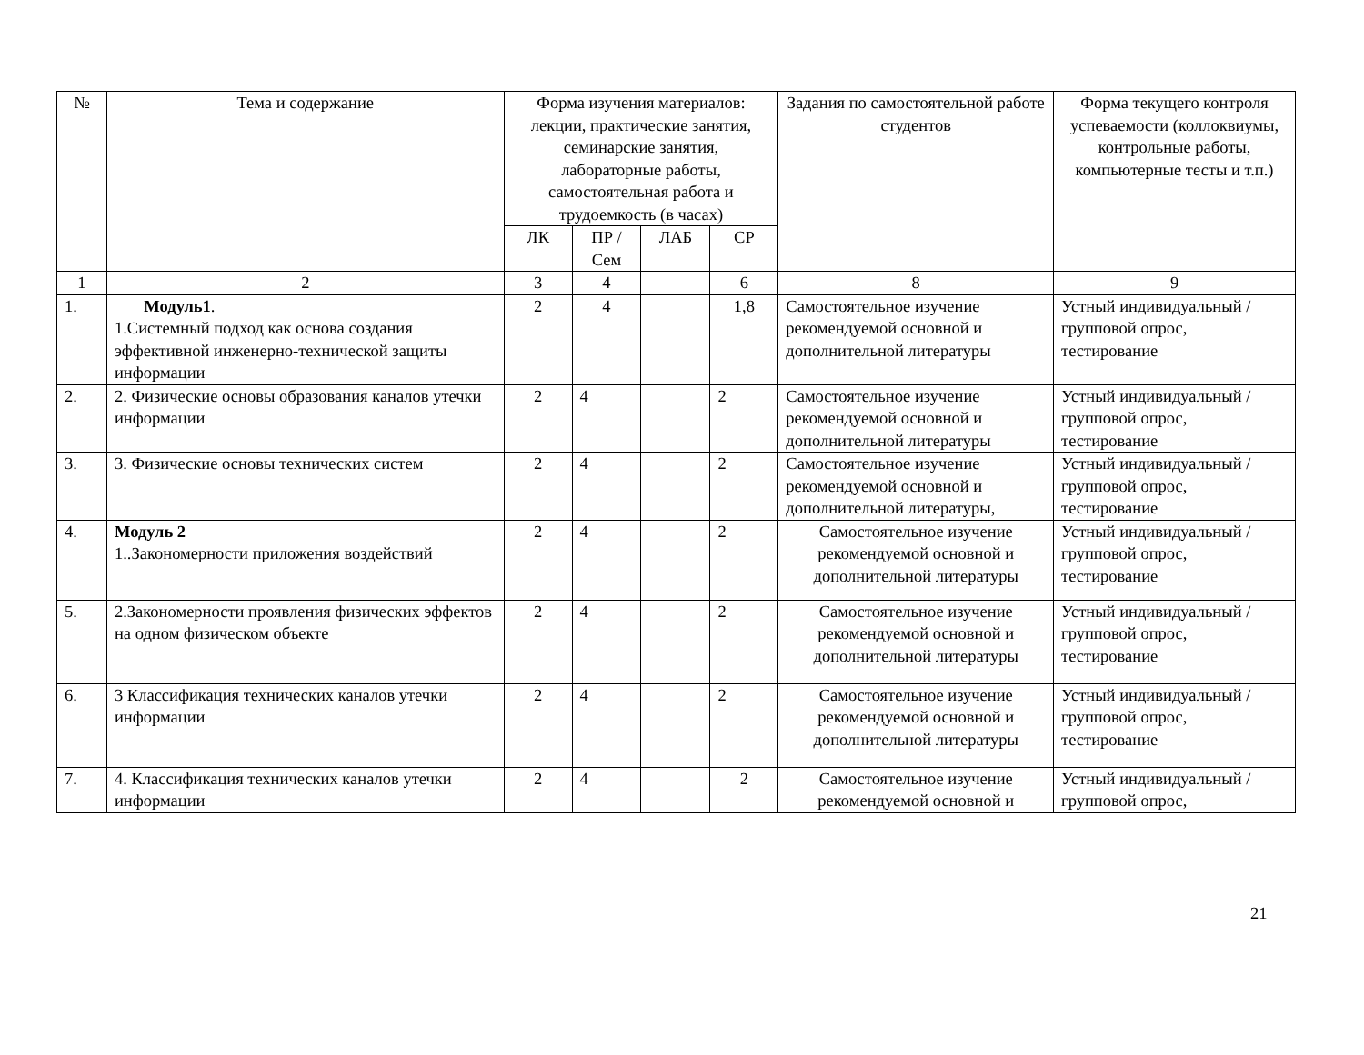| № | Тема и содержание | Форма изучения материалов: лекции, практические занятия, семинарские занятия, лабораторные работы, самостоятельная работа и трудоемкость (в часах) | | | | Задания по самостоятельной работе студентов | Форма текущего контроля успеваемости (коллоквиумы, контрольные работы, компьютерные тесты и т.п.) |
| --- | --- | --- | --- | --- | --- | --- | --- |
| | | ЛК | ПР / Сем | ЛАБ | СР | | |
| 1 | 2 | 3 | 4 | | 6 | 8 | 9 |
| 1. | Модуль1 . 1.Системный подход как основа создания эффективной инженерно-технической защиты информации | 2 | 4 | | 1,8 | Самостоятельное изучение рекомендуемой основной и дополнительной литературы | Устный индивидуальный / групповой опрос, тестирование |
| 2. | 2. Физические основы образования каналов утечки информации | 2 | 4 | | 2 | Самостоятельное изучение рекомендуемой основной и дополнительной литературы | Устный индивидуальный / групповой опрос, тестирование |
| 3. | 3. Физические основы технических систем | 2 | 4 | | 2 | Самостоятельное изучение рекомендуемой основной и дополнительной литературы, | Устный индивидуальный / групповой опрос, тестирование |
| 4. | Модуль 2 1..Закономерности приложения воздействий | 2 | 4 | | 2 | Самостоятельное изучение рекомендуемой основной и дополнительной литературы | Устный индивидуальный / групповой опрос, тестирование |
| 5. | 2.Закономерности проявления физических эффектов на одном физическом объекте | 2 | 4 | | 2 | Самостоятельное изучение рекомендуемой основной и дополнительной литературы | Устный индивидуальный / групповой опрос, тестирование |
| 6. | 3 Классификация технических каналов утечки информации | 2 | 4 | | 2 | Самостоятельное изучение рекомендуемой основной и дополнительной литературы | Устный индивидуальный / групповой опрос, тестирование |
| 7. | 4. Классификация технических каналов утечки информации | 2 | 4 | | 2 | Самостоятельное изучение рекомендуемой основной и | Устный индивидуальный / групповой опрос, |
21